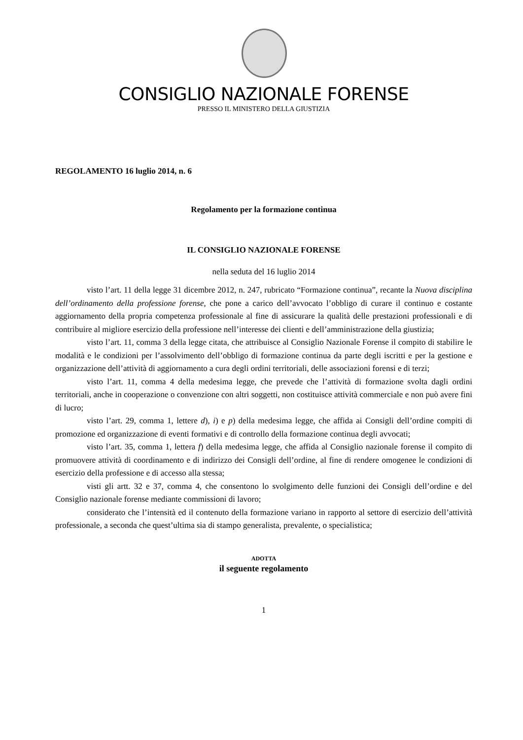CONSIGLIO NAZIONALE FORENSE
PRESSO IL MINISTERO DELLA GIUSTIZIA
REGOLAMENTO 16 luglio 2014, n. 6
Regolamento per la formazione continua
IL CONSIGLIO NAZIONALE FORENSE
nella seduta del 16 luglio 2014
visto l’art. 11 della legge 31 dicembre 2012, n. 247, rubricato “Formazione continua”, recante la Nuova disciplina dell’ordinamento della professione forense, che pone a carico dell’avvocato l’obbligo di curare il continuo e costante aggiornamento della propria competenza professionale al fine di assicurare la qualità delle prestazioni professionali e di contribuire al migliore esercizio della professione nell’interesse dei clienti e dell’amministrazione della giustizia;
visto l’art. 11, comma 3 della legge citata, che attribuisce al Consiglio Nazionale Forense il compito di stabilire le modalità e le condizioni per l’assolvimento dell’obbligo di formazione continua da parte degli iscritti e per la gestione e organizzazione dell’attività di aggiornamento a cura degli ordini territoriali, delle associazioni forensi e di terzi;
visto l’art. 11, comma 4 della medesima legge, che prevede che l’attività di formazione svolta dagli ordini territoriali, anche in cooperazione o convenzione con altri soggetti, non costituisce attività commerciale e non può avere fini di lucro;
visto l’art. 29, comma 1, lettere d), i) e p) della medesima legge, che affida ai Consigli dell’ordine compiti di promozione ed organizzazione di eventi formativi e di controllo della formazione continua degli avvocati;
visto l’art. 35, comma 1, lettera f) della medesima legge, che affida al Consiglio nazionale forense il compito di promuovere attività di coordinamento e di indirizzo dei Consigli dell’ordine, al fine di rendere omogenee le condizioni di esercizio della professione e di accesso alla stessa;
visti gli artt. 32 e 37, comma 4, che consentono lo svolgimento delle funzioni dei Consigli dell’ordine e del Consiglio nazionale forense mediante commissioni di lavoro;
considerato che l’intensità ed il contenuto della formazione variano in rapporto al settore di esercizio dell’attività professionale, a seconda che quest’ultima sia di stampo generalista, prevalente, o specialistica;
ADOTTA
il seguente regolamento
1